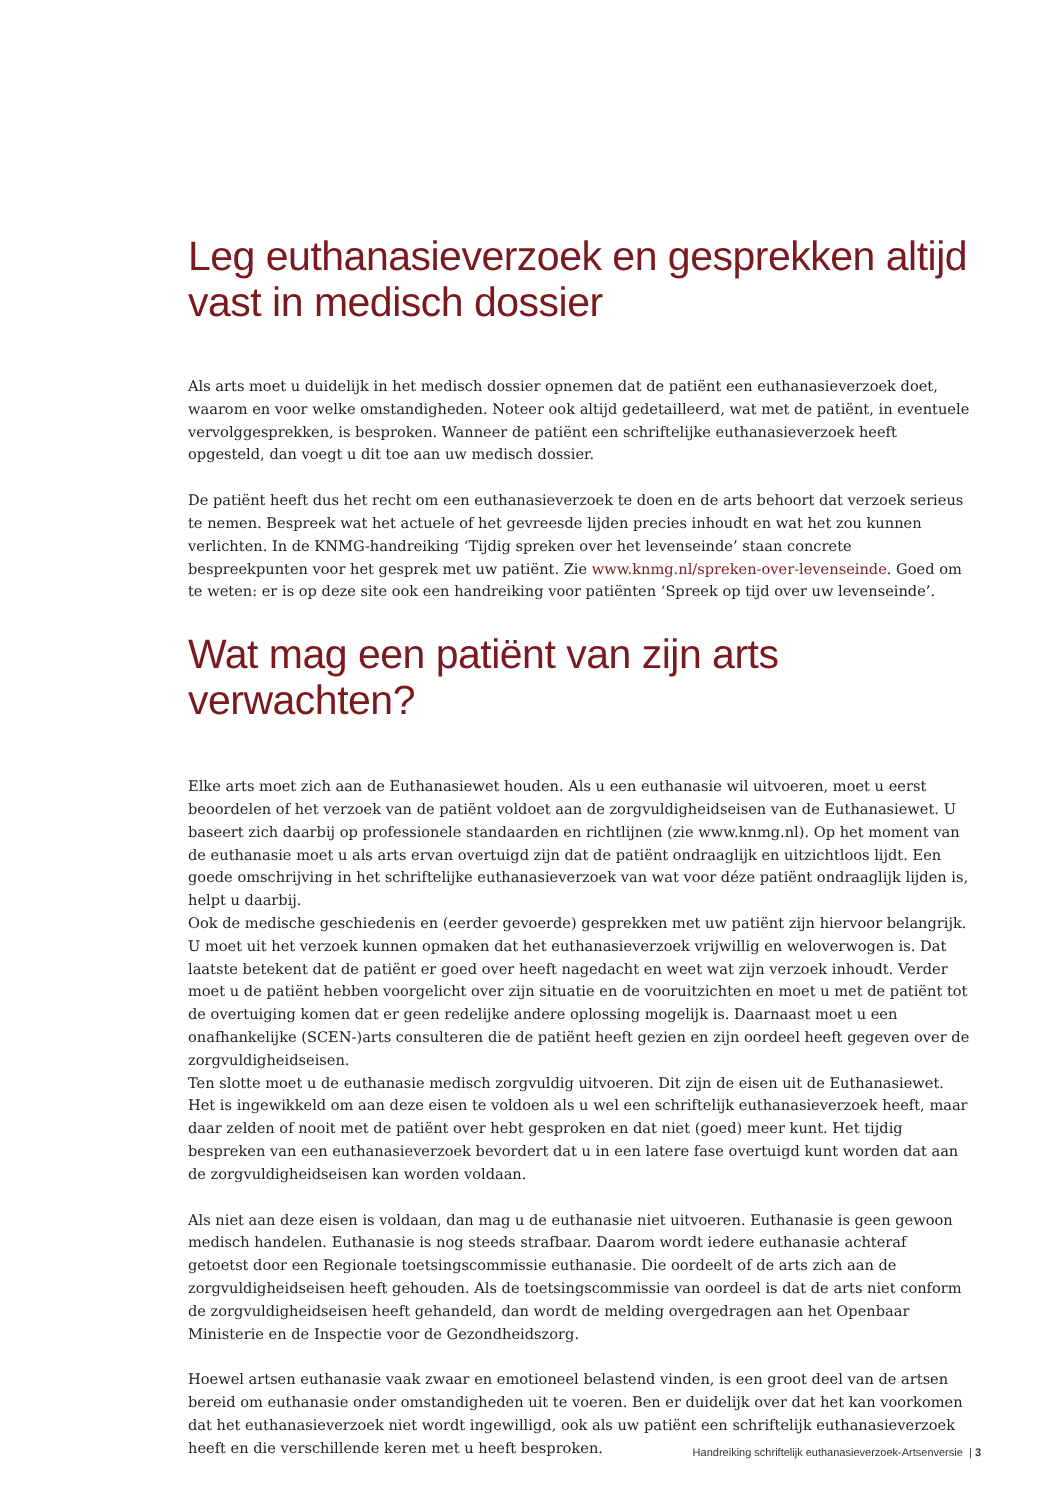Leg euthanasieverzoek en gesprekken altijd vast in medisch dossier
Als arts moet u duidelijk in het medisch dossier opnemen dat de patiënt een euthanasieverzoek doet, waarom en voor welke omstandigheden. Noteer ook altijd gedetailleerd, wat met de patiënt, in eventuele vervolggesprekken, is besproken. Wanneer de patiënt een schriftelijke euthanasieverzoek heeft opgesteld, dan voegt u dit toe aan uw medisch dossier.
De patiënt heeft dus het recht om een euthanasieverzoek te doen en de arts behoort dat verzoek serieus te nemen. Bespreek wat het actuele of het gevreesde lijden precies inhoudt en wat het zou kunnen verlichten. In de KNMG-handreiking ‘Tijdig spreken over het levenseinde’ staan concrete bespreekpunten voor het gesprek met uw patiënt. Zie www.knmg.nl/spreken-over-levenseinde. Goed om te weten: er is op deze site ook een handreiking voor patiënten ‘Spreek op tijd over uw levenseinde’.
Wat mag een patiënt van zijn arts verwachten?
Elke arts moet zich aan de Euthanasiewet houden. Als u een euthanasie wil uitvoeren, moet u eerst beoordelen of het verzoek van de patiënt voldoet aan de zorgvuldigheidseisen van de Euthanasiewet. U baseert zich daarbij op professionele standaarden en richtlijnen (zie www.knmg.nl). Op het moment van de euthanasie moet u als arts ervan overtuigd zijn dat de patiënt ondraaglijk en uitzichtloos lijdt. Een goede omschrijving in het schriftelijke euthanasieverzoek van wat voor déze patiënt ondraaglijk lijden is, helpt u daarbij.
Ook de medische geschiedenis en (eerder gevoerde) gesprekken met uw patiënt zijn hiervoor belangrijk.
U moet uit het verzoek kunnen opmaken dat het euthanasieverzoek vrijwillig en weloverwogen is. Dat laatste betekent dat de patiënt er goed over heeft nagedacht en weet wat zijn verzoek inhoudt. Verder moet u de patiënt hebben voorgelicht over zijn situatie en de vooruitzichten en moet u met de patiënt tot de overtuiging komen dat er geen redelijke andere oplossing mogelijk is. Daarnaast moet u een onafhankelijke (SCEN-)arts consulteren die de patiënt heeft gezien en zijn oordeel heeft gegeven over de zorgvuldigheidseisen.
Ten slotte moet u de euthanasie medisch zorgvuldig uitvoeren. Dit zijn de eisen uit de Euthanasiewet. Het is ingewikkeld om aan deze eisen te voldoen als u wel een schriftelijk euthanasieverzoek heeft, maar daar zelden of nooit met de patiënt over hebt gesproken en dat niet (goed) meer kunt. Het tijdig bespreken van een euthanasieverzoek bevordert dat u in een latere fase overtuigd kunt worden dat aan de zorgvuldigheidseisen kan worden voldaan.
Als niet aan deze eisen is voldaan, dan mag u de euthanasie niet uitvoeren. Euthanasie is geen gewoon medisch handelen. Euthanasie is nog steeds strafbaar. Daarom wordt iedere euthanasie achteraf getoetst door een Regionale toetsingscommissie euthanasie. Die oordeelt of de arts zich aan de zorgvuldigheidseisen heeft gehouden. Als de toetsingscommissie van oordeel is dat de arts niet conform de zorgvuldigheidseisen heeft gehandeld, dan wordt de melding overgedragen aan het Openbaar Ministerie en de Inspectie voor de Gezondheidszorg.
Hoewel artsen euthanasie vaak zwaar en emotioneel belastend vinden, is een groot deel van de artsen bereid om euthanasie onder omstandigheden uit te voeren. Ben er duidelijk over dat het kan voorkomen dat het euthanasieverzoek niet wordt ingewilligd, ook als uw patiënt een schriftelijk euthanasieverzoek heeft en die verschillende keren met u heeft besproken.
Handreiking schriftelijk euthanasieverzoek-Artsenversie | 3